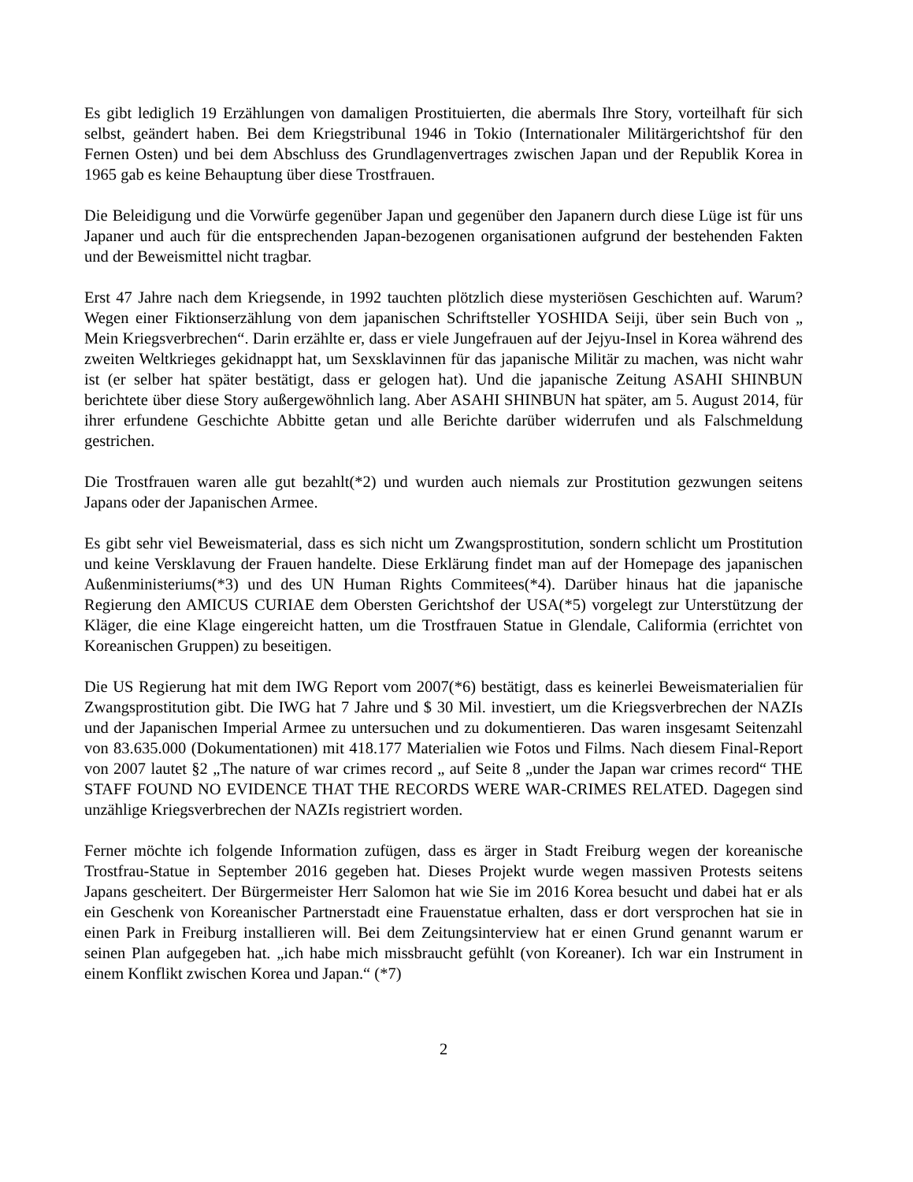Es gibt lediglich 19 Erzählungen von damaligen Prostituierten, die abermals Ihre Story, vorteilhaft für sich selbst, geändert haben. Bei dem Kriegstribunal 1946 in Tokio (Internationaler Militärgerichtshof für den Fernen Osten) und bei dem Abschluss des Grundlagenvertrages zwischen Japan und der Republik Korea in 1965 gab es keine Behauptung über diese Trostfrauen.
Die Beleidigung und die Vorwürfe gegenüber Japan und gegenüber den Japanern durch diese Lüge ist für uns Japaner und auch für die entsprechenden Japan-bezogenen organisationen aufgrund der bestehenden Fakten und der Beweismittel nicht tragbar.
Erst 47 Jahre nach dem Kriegsende, in 1992 tauchten plötzlich diese mysteriösen Geschichten auf. Warum? Wegen einer Fiktionserzählung von dem japanischen Schriftsteller YOSHIDA Seiji, über sein Buch von „ Mein Kriegsverbrechen“. Darin erzählte er, dass er viele Jungefrauen auf der Jejyu-Insel in Korea während des zweiten Weltkrieges gekidnappt hat, um Sexsklavinnen für das japanische Militär zu machen, was nicht wahr ist (er selber hat später bestätigt, dass er gelogen hat). Und die japanische Zeitung ASAHI SHINBUN berichtete über diese Story außergewöhnlich lang. Aber ASAHI SHINBUN hat später, am 5. August 2014, für ihrer erfundene Geschichte Abbitte getan und alle Berichte darüber widerrufen und als Falschmeldung gestrichen.
Die Trostfrauen waren alle gut bezahlt(*2) und wurden auch niemals zur Prostitution gezwungen seitens Japans oder der Japanischen Armee.
Es gibt sehr viel Beweismaterial, dass es sich nicht um Zwangsprostitution, sondern schlicht um Prostitution und keine Versklavung der Frauen handelte. Diese Erklärung findet man auf der Homepage des japanischen Außenministeriums(*3) und des UN Human Rights Commitees(*4). Darüber hinaus hat die japanische Regierung den AMICUS CURIAE dem Obersten Gerichtshof der USA(*5) vorgelegt zur Unterstützung der Kläger, die eine Klage eingereicht hatten, um die Trostfrauen Statue in Glendale, Califormia (errichtet von Koreanischen Gruppen) zu beseitigen.
Die US Regierung hat mit dem IWG Report vom 2007(*6) bestätigt, dass es keinerlei Beweismaterialien für Zwangsprostitution gibt. Die IWG hat 7 Jahre und $ 30 Mil. investiert, um die Kriegsverbrechen der NAZIs und der Japanischen Imperial Armee zu untersuchen und zu dokumentieren. Das waren insgesamt Seitenzahl von 83.635.000 (Dokumentationen) mit 418.177 Materialien wie Fotos und Films. Nach diesem Final-Report von 2007 lautet §2 „The nature of war crimes record „ auf Seite 8 „under the Japan war crimes record“ THE STAFF FOUND NO EVIDENCE THAT THE RECORDS WERE WAR-CRIMES RELATED. Dagegen sind unzählige Kriegsverbrechen der NAZIs registriert worden.
Ferner möchte ich folgende Information zufügen, dass es ärger in Stadt Freiburg wegen der koreanische Trostfrau-Statue in September 2016 gegeben hat. Dieses Projekt wurde wegen massiven Protests seitens Japans gescheitert. Der Bürgermeister Herr Salomon hat wie Sie im 2016 Korea besucht und dabei hat er als ein Geschenk von Koreanischer Partnerstadt eine Frauenstatue erhalten, dass er dort versprochen hat sie in einen Park in Freiburg installieren will. Bei dem Zeitungsinterview hat er einen Grund genannt warum er seinen Plan aufgegeben hat. „ich habe mich missbraucht gefühlt (von Koreaner). Ich war ein Instrument in einem Konflikt zwischen Korea und Japan.“ (*7)
2